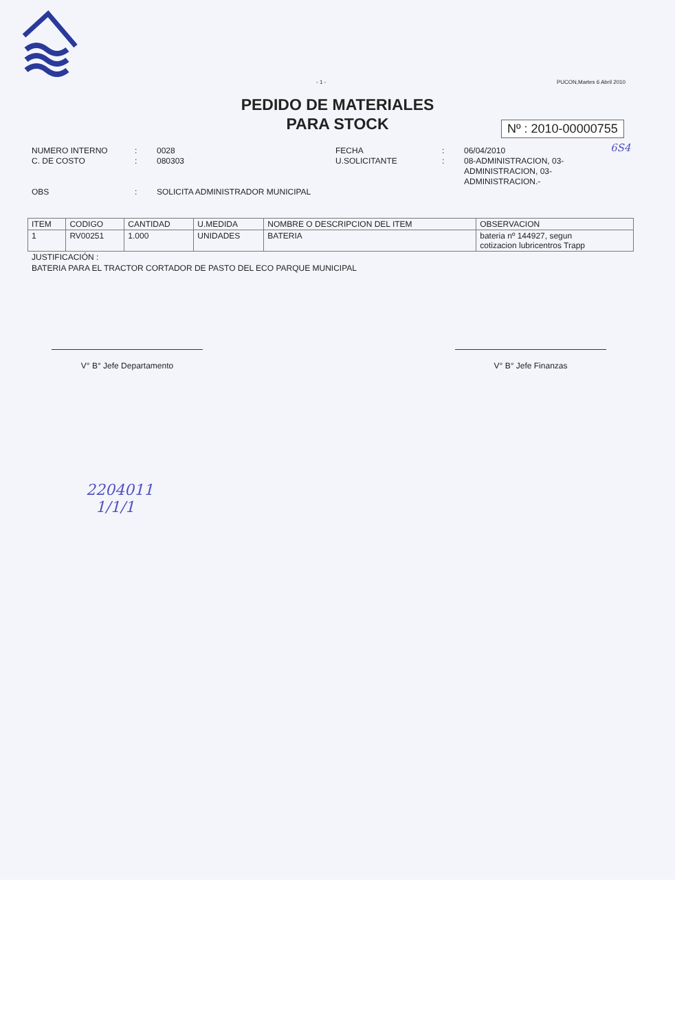- 1 - PUCON,Martes 6 Abril 2010
PEDIDO DE MATERIALES
PARA STOCK
Nº : 2010-00000755
6S4
NUMERO INTERNO
C. DE COSTO
OBS
:
:
:
0028
080303
SOLICITA ADMINISTRADOR MUNICIPAL
FECHA
U.SOLICITANTE
:
:
06/04/2010
08-ADMINISTRACION, 03-
ADMINISTRACION, 03-
ADMINISTRACION.-
| ITEM | CODIGO | CANTIDAD | U.MEDIDA | NOMBRE O DESCRIPCION DEL ITEM | OBSERVACION |
| --- | --- | --- | --- | --- | --- |
| 1 | RV00251 | 1.000 | UNIDADES | BATERIA | bateria nº 144927, segun cotizacion lubricentros Trapp |
JUSTIFICACIÓN :
BATERIA PARA EL TRACTOR CORTADOR DE PASTO DEL ECO PARQUE MUNICIPAL
V° B° Jefe Departamento V° B° Jefe Finanzas
2204011
1/1/1